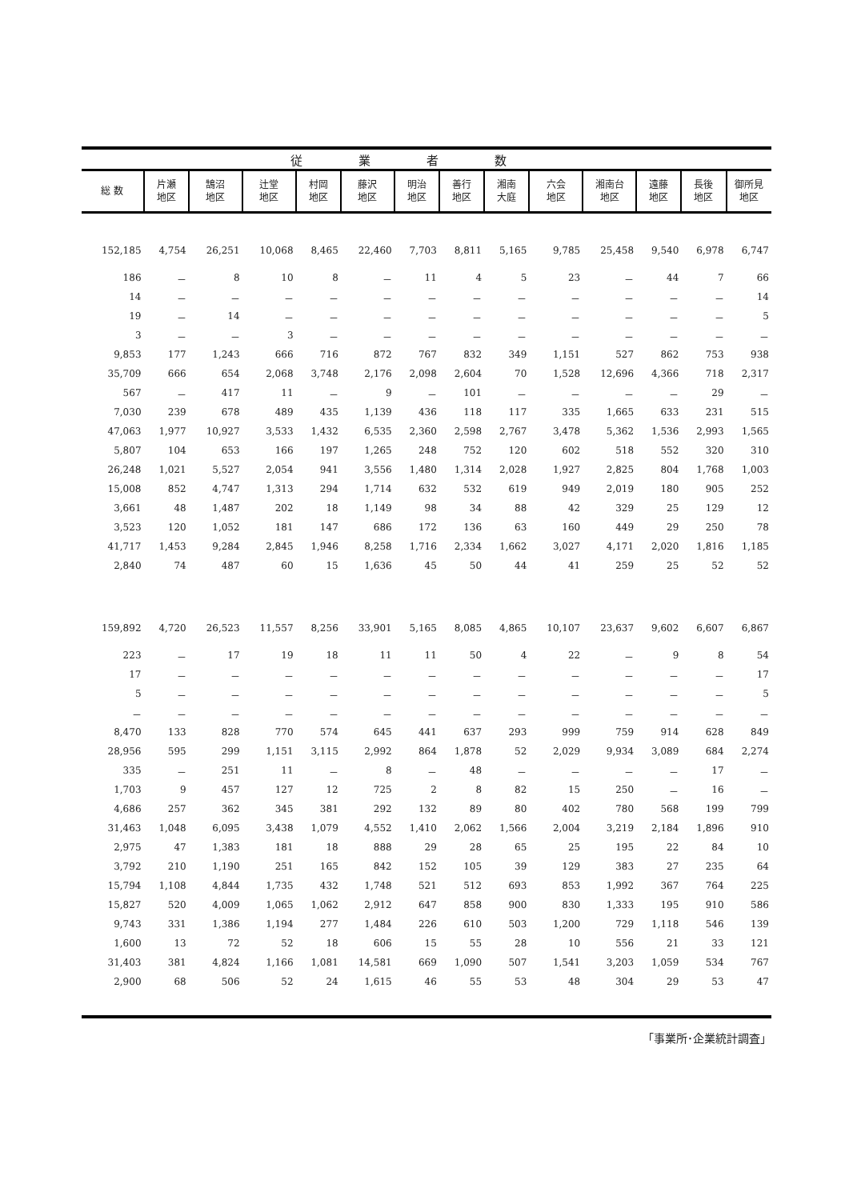| 従業者数 | | | | | | | | | | | | | |
| 総 数 | 片瀬 地区 | 鵠沼 地区 | 辻堂 地区 | 村岡 地区 | 藤沢 地区 | 明治 地区 | 善行 地区 | 湘南 大庭 | 六会 地区 | 湘南台 地区 | 遠藤 地区 | 長後 地区 | 御所見 地区 |
| 152,185 | 4,754 | 26,251 | 10,068 | 8,465 | 22,460 | 7,703 | 8,811 | 5,165 | 9,785 | 25,458 | 9,540 | 6,978 | 6,747 |
| 186 | － | 8 | 10 | 8 | － | 11 | 4 | 5 | 23 | － | 44 | 7 | 66 |
| 14 | － | － | － | － | － | － | － | － | － | － | － | － | 14 |
| 19 | － | 14 | － | － | － | － | － | － | － | － | － | － | 5 |
| 3 | － | － | 3 | － | － | － | － | － | － | － | － | － | － |
| 9,853 | 177 | 1,243 | 666 | 716 | 872 | 767 | 832 | 349 | 1,151 | 527 | 862 | 753 | 938 |
| 35,709 | 666 | 654 | 2,068 | 3,748 | 2,176 | 2,098 | 2,604 | 70 | 1,528 | 12,696 | 4,366 | 718 | 2,317 |
| 567 | － | 417 | 11 | － | 9 | － | 101 | － | － | － | － | 29 | － |
| 7,030 | 239 | 678 | 489 | 435 | 1,139 | 436 | 118 | 117 | 335 | 1,665 | 633 | 231 | 515 |
| 47,063 | 1,977 | 10,927 | 3,533 | 1,432 | 6,535 | 2,360 | 2,598 | 2,767 | 3,478 | 5,362 | 1,536 | 2,993 | 1,565 |
| 5,807 | 104 | 653 | 166 | 197 | 1,265 | 248 | 752 | 120 | 602 | 518 | 552 | 320 | 310 |
| 26,248 | 1,021 | 5,527 | 2,054 | 941 | 3,556 | 1,480 | 1,314 | 2,028 | 1,927 | 2,825 | 804 | 1,768 | 1,003 |
| 15,008 | 852 | 4,747 | 1,313 | 294 | 1,714 | 632 | 532 | 619 | 949 | 2,019 | 180 | 905 | 252 |
| 3,661 | 48 | 1,487 | 202 | 18 | 1,149 | 98 | 34 | 88 | 42 | 329 | 25 | 129 | 12 |
| 3,523 | 120 | 1,052 | 181 | 147 | 686 | 172 | 136 | 63 | 160 | 449 | 29 | 250 | 78 |
| 41,717 | 1,453 | 9,284 | 2,845 | 1,946 | 8,258 | 1,716 | 2,334 | 1,662 | 3,027 | 4,171 | 2,020 | 1,816 | 1,185 |
| 2,840 | 74 | 487 | 60 | 15 | 1,636 | 45 | 50 | 44 | 41 | 259 | 25 | 52 | 52 |
| 159,892 | 4,720 | 26,523 | 11,557 | 8,256 | 33,901 | 5,165 | 8,085 | 4,865 | 10,107 | 23,637 | 9,602 | 6,607 | 6,867 |
| 223 | － | 17 | 19 | 18 | 11 | 11 | 50 | 4 | 22 | － | 9 | 8 | 54 |
| 17 | － | － | － | － | － | － | － | － | － | － | － | － | 17 |
| 5 | － | － | － | － | － | － | － | － | － | － | － | － | 5 |
| － | － | － | － | － | － | － | － | － | － | － | － | － | － |
| 8,470 | 133 | 828 | 770 | 574 | 645 | 441 | 637 | 293 | 999 | 759 | 914 | 628 | 849 |
| 28,956 | 595 | 299 | 1,151 | 3,115 | 2,992 | 864 | 1,878 | 52 | 2,029 | 9,934 | 3,089 | 684 | 2,274 |
| 335 | － | 251 | 11 | － | 8 | － | 48 | － | － | － | － | 17 | － |
| 1,703 | 9 | 457 | 127 | 12 | 725 | 2 | 8 | 82 | 15 | 250 | － | 16 | － |
| 4,686 | 257 | 362 | 345 | 381 | 292 | 132 | 89 | 80 | 402 | 780 | 568 | 199 | 799 |
| 31,463 | 1,048 | 6,095 | 3,438 | 1,079 | 4,552 | 1,410 | 2,062 | 1,566 | 2,004 | 3,219 | 2,184 | 1,896 | 910 |
| 2,975 | 47 | 1,383 | 181 | 18 | 888 | 29 | 28 | 65 | 25 | 195 | 22 | 84 | 10 |
| 3,792 | 210 | 1,190 | 251 | 165 | 842 | 152 | 105 | 39 | 129 | 383 | 27 | 235 | 64 |
| 15,794 | 1,108 | 4,844 | 1,735 | 432 | 1,748 | 521 | 512 | 693 | 853 | 1,992 | 367 | 764 | 225 |
| 15,827 | 520 | 4,009 | 1,065 | 1,062 | 2,912 | 647 | 858 | 900 | 830 | 1,333 | 195 | 910 | 586 |
| 9,743 | 331 | 1,386 | 1,194 | 277 | 1,484 | 226 | 610 | 503 | 1,200 | 729 | 1,118 | 546 | 139 |
| 1,600 | 13 | 72 | 52 | 18 | 606 | 15 | 55 | 28 | 10 | 556 | 21 | 33 | 121 |
| 31,403 | 381 | 4,824 | 1,166 | 1,081 | 14,581 | 669 | 1,090 | 507 | 1,541 | 3,203 | 1,059 | 534 | 767 |
| 2,900 | 68 | 506 | 52 | 24 | 1,615 | 46 | 55 | 53 | 48 | 304 | 29 | 53 | 47 |
「事業所･企業統計調査」